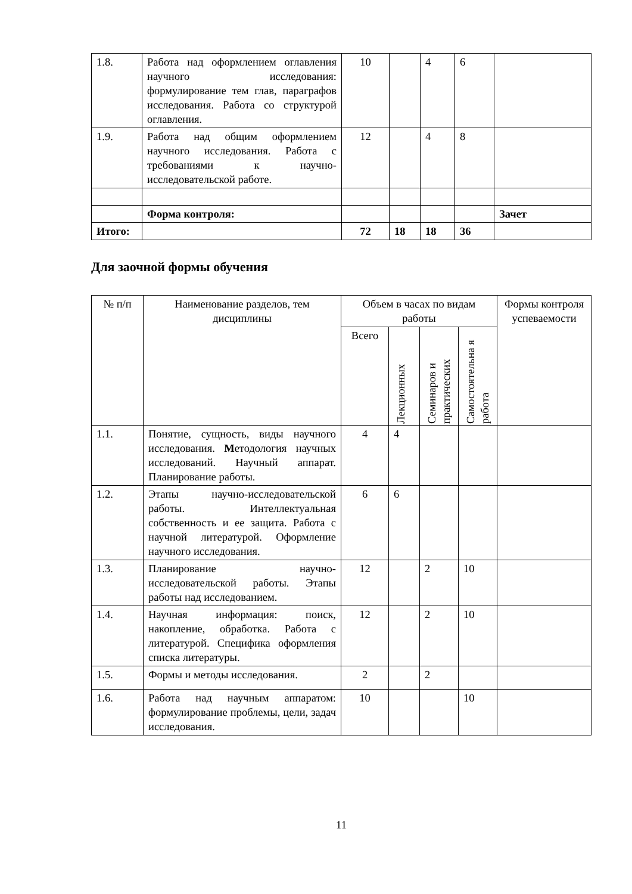| 1.8. | Работа над оформлением оглавления научного исследования: формулирование тем глав, параграфов исследования. Работа со структурой оглавления. | 10 | | 4 | 6 | |
| 1.9. | Работа над общим оформлением научного исследования. Работа с требованиями к научно-исследовательской работе. | 12 | | 4 | 8 | |
| | Форма контроля: | | | | | Зачет |
| Итого: | | 72 | 18 | 18 | 36 | |
Для заочной формы обучения
| № п/п | Наименование разделов, тем дисциплины | Объем в часах по видам работы | | | | Формы контроля успеваемости |
| --- | --- | --- | --- | --- | --- | --- |
| | | Всего | Лекционных | Семинаров и практических | Самостоятельна я работа | |
| 1.1. | Понятие, сущность, виды научного исследования. М етодология научных исследований. Научный аппарат. Планирование работы. | 4 | 4 | | | |
| 1.2. | Этапы научно-исследовательской работы. Интеллектуальная собственность и ее защита. Работа с научной литературой. Оформление научного исследования. | 6 | 6 | | | |
| 1.3. | Планирование научно-исследовательской работы. Этапы работы над исследованием. | 12 | | 2 | 10 | |
| 1.4. | Научная информация: поиск, накопление, обработка. Работа с литературой. Специфика оформления списка литературы. | 12 | | 2 | 10 | |
| 1.5. | Формы и методы исследования. | 2 | | 2 | | |
| 1.6. | Работа над научным аппаратом: формулирование проблемы, цели, задач исследования. | 10 | | | 10 | |
11